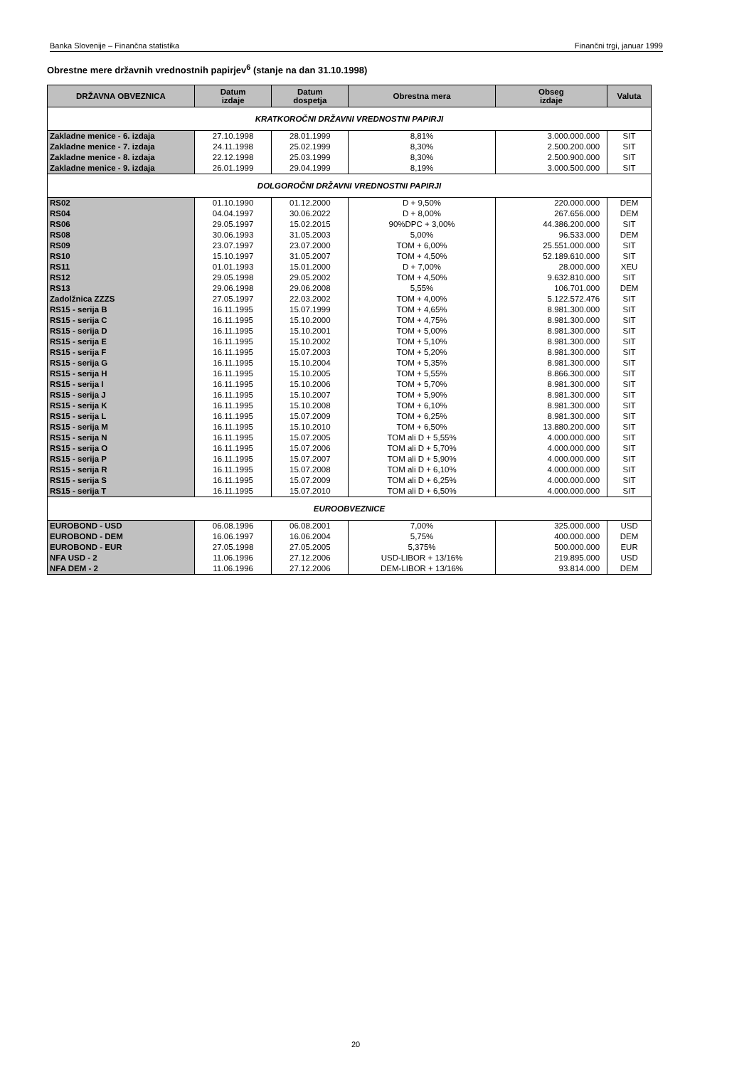Banka Slovenije – Finančna statistika Finančni trgi, januar 1999
Obrestne mere državnih vrednostnih papirjev<sup>6</sup> (stanje na dan 31.10.1998)
| DRŽAVNA OBVEZNICA | Datum izdaje | Datum dospetja | Obrestna mera | Obseg izdaje | Valuta |
| --- | --- | --- | --- | --- | --- |
| KRATKOROČNI DRŽAVNI VREDNOSTNI PAPIRJI | | | | | |
| Zakladne menice - 6. izdaja | 27.10.1998 | 28.01.1999 | 8,81% | 3.000.000.000 | SIT |
| Zakladne menice - 7. izdaja | 24.11.1998 | 25.02.1999 | 8,30% | 2.500.200.000 | SIT |
| Zakladne menice - 8. izdaja | 22.12.1998 | 25.03.1999 | 8,30% | 2.500.900.000 | SIT |
| Zakladne menice - 9. izdaja | 26.01.1999 | 29.04.1999 | 8,19% | 3.000.500.000 | SIT |
| DOLGOROČNI DRŽAVNI VREDNOSTNI PAPIRJI | | | | | |
| RS02 | 01.10.1990 | 01.12.2000 | D + 9,50% | 220.000.000 | DEM |
| RS04 | 04.04.1997 | 30.06.2022 | D + 8,00% | 267.656.000 | DEM |
| RS06 | 29.05.1997 | 15.02.2015 | 90%DPC + 3,00% | 44.386.200.000 | SIT |
| RS08 | 30.06.1993 | 31.05.2003 | 5,00% | 96.533.000 | DEM |
| RS09 | 23.07.1997 | 23.07.2000 | TOM + 6,00% | 25.551.000.000 | SIT |
| RS10 | 15.10.1997 | 31.05.2007 | TOM + 4,50% | 52.189.610.000 | SIT |
| RS11 | 01.01.1993 | 15.01.2000 | D + 7,00% | 28.000.000 | XEU |
| RS12 | 29.05.1998 | 29.05.2002 | TOM + 4,50% | 9.632.810.000 | SIT |
| RS13 | 29.06.1998 | 29.06.2008 | 5,55% | 106.701.000 | DEM |
| Zadolžnica ZZZS | 27.05.1997 | 22.03.2002 | TOM + 4,00% | 5.122.572.476 | SIT |
| RS15 - serija B | 16.11.1995 | 15.07.1999 | TOM + 4,65% | 8.981.300.000 | SIT |
| RS15 - serija C | 16.11.1995 | 15.10.2000 | TOM + 4,75% | 8.981.300.000 | SIT |
| RS15 - serija D | 16.11.1995 | 15.10.2001 | TOM + 5,00% | 8.981.300.000 | SIT |
| RS15 - serija E | 16.11.1995 | 15.10.2002 | TOM + 5,10% | 8.981.300.000 | SIT |
| RS15 - serija F | 16.11.1995 | 15.07.2003 | TOM + 5,20% | 8.981.300.000 | SIT |
| RS15 - serija G | 16.11.1995 | 15.10.2004 | TOM + 5,35% | 8.981.300.000 | SIT |
| RS15 - serija H | 16.11.1995 | 15.10.2005 | TOM + 5,55% | 8.866.300.000 | SIT |
| RS15 - serija I | 16.11.1995 | 15.10.2006 | TOM + 5,70% | 8.981.300.000 | SIT |
| RS15 - serija J | 16.11.1995 | 15.10.2007 | TOM + 5,90% | 8.981.300.000 | SIT |
| RS15 - serija K | 16.11.1995 | 15.10.2008 | TOM + 6,10% | 8.981.300.000 | SIT |
| RS15 - serija L | 16.11.1995 | 15.07.2009 | TOM + 6,25% | 8.981.300.000 | SIT |
| RS15 - serija M | 16.11.1995 | 15.10.2010 | TOM + 6,50% | 13.880.200.000 | SIT |
| RS15 - serija N | 16.11.1995 | 15.07.2005 | TOM ali D + 5,55% | 4.000.000.000 | SIT |
| RS15 - serija O | 16.11.1995 | 15.07.2006 | TOM ali D + 5,70% | 4.000.000.000 | SIT |
| RS15 - serija P | 16.11.1995 | 15.07.2007 | TOM ali D + 5,90% | 4.000.000.000 | SIT |
| RS15 - serija R | 16.11.1995 | 15.07.2008 | TOM ali D + 6,10% | 4.000.000.000 | SIT |
| RS15 - serija S | 16.11.1995 | 15.07.2009 | TOM ali D + 6,25% | 4.000.000.000 | SIT |
| RS15 - serija T | 16.11.1995 | 15.07.2010 | TOM ali D + 6,50% | 4.000.000.000 | SIT |
| EUROOBVEZNICE | | | | | |
| EUROBOND - USD | 06.08.1996 | 06.08.2001 | 7,00% | 325.000.000 | USD |
| EUROBOND - DEM | 16.06.1997 | 16.06.2004 | 5,75% | 400.000.000 | DEM |
| EUROBOND - EUR | 27.05.1998 | 27.05.2005 | 5,375% | 500.000.000 | EUR |
| NFA USD - 2 | 11.06.1996 | 27.12.2006 | USD-LIBOR + 13/16% | 219.895.000 | USD |
| NFA DEM - 2 | 11.06.1996 | 27.12.2006 | DEM-LIBOR + 13/16% | 93.814.000 | DEM |
20